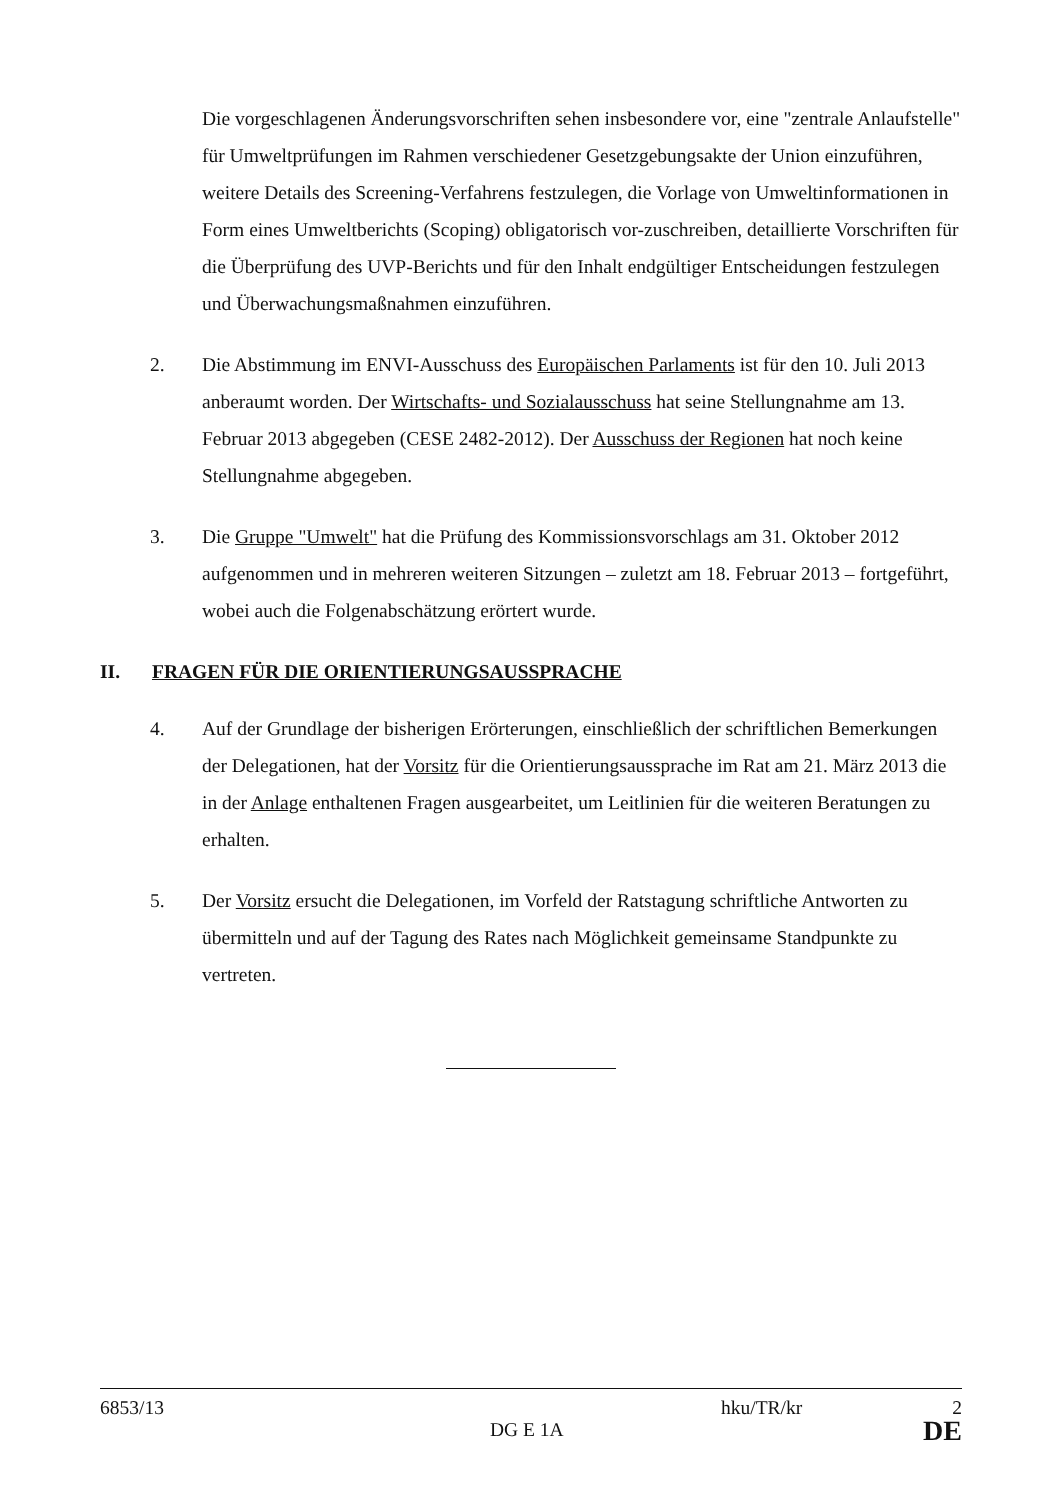Die vorgeschlagenen Änderungsvorschriften sehen insbesondere vor, eine "zentrale Anlaufstelle" für Umweltprüfungen im Rahmen verschiedener Gesetzgebungsakte der Union einzuführen, weitere Details des Screening-Verfahrens festzulegen, die Vorlage von Umweltinformationen in Form eines Umweltberichts (Scoping) obligatorisch vor-zuschreiben, detaillierte Vorschriften für die Überprüfung des UVP-Berichts und für den Inhalt endgültiger Entscheidungen festzulegen und Überwachungsmaßnahmen einzuführen.
2. Die Abstimmung im ENVI-Ausschuss des Europäischen Parlaments ist für den 10. Juli 2013 anberaumt worden. Der Wirtschafts- und Sozialausschuss hat seine Stellungnahme am 13. Februar 2013 abgegeben (CESE 2482-2012). Der Ausschuss der Regionen hat noch keine Stellungnahme abgegeben.
3. Die Gruppe "Umwelt" hat die Prüfung des Kommissionsvorschlags am 31. Oktober 2012 aufgenommen und in mehreren weiteren Sitzungen – zuletzt am 18. Februar 2013 – fortgeführt, wobei auch die Folgenabschätzung erörtert wurde.
II. FRAGEN FÜR DIE ORIENTIERUNGSAUSSPRACHE
4. Auf der Grundlage der bisherigen Erörterungen, einschließlich der schriftlichen Bemerkungen der Delegationen, hat der Vorsitz für die Orientierungsaussprache im Rat am 21. März 2013 die in der Anlage enthaltenen Fragen ausgearbeitet, um Leitlinien für die weiteren Beratungen zu erhalten.
5. Der Vorsitz ersucht die Delegationen, im Vorfeld der Ratstagung schriftliche Antworten zu übermitteln und auf der Tagung des Rates nach Möglichkeit gemeinsame Standpunkte zu vertreten.
6853/13 hku/TR/kr 2
DG E 1A DE